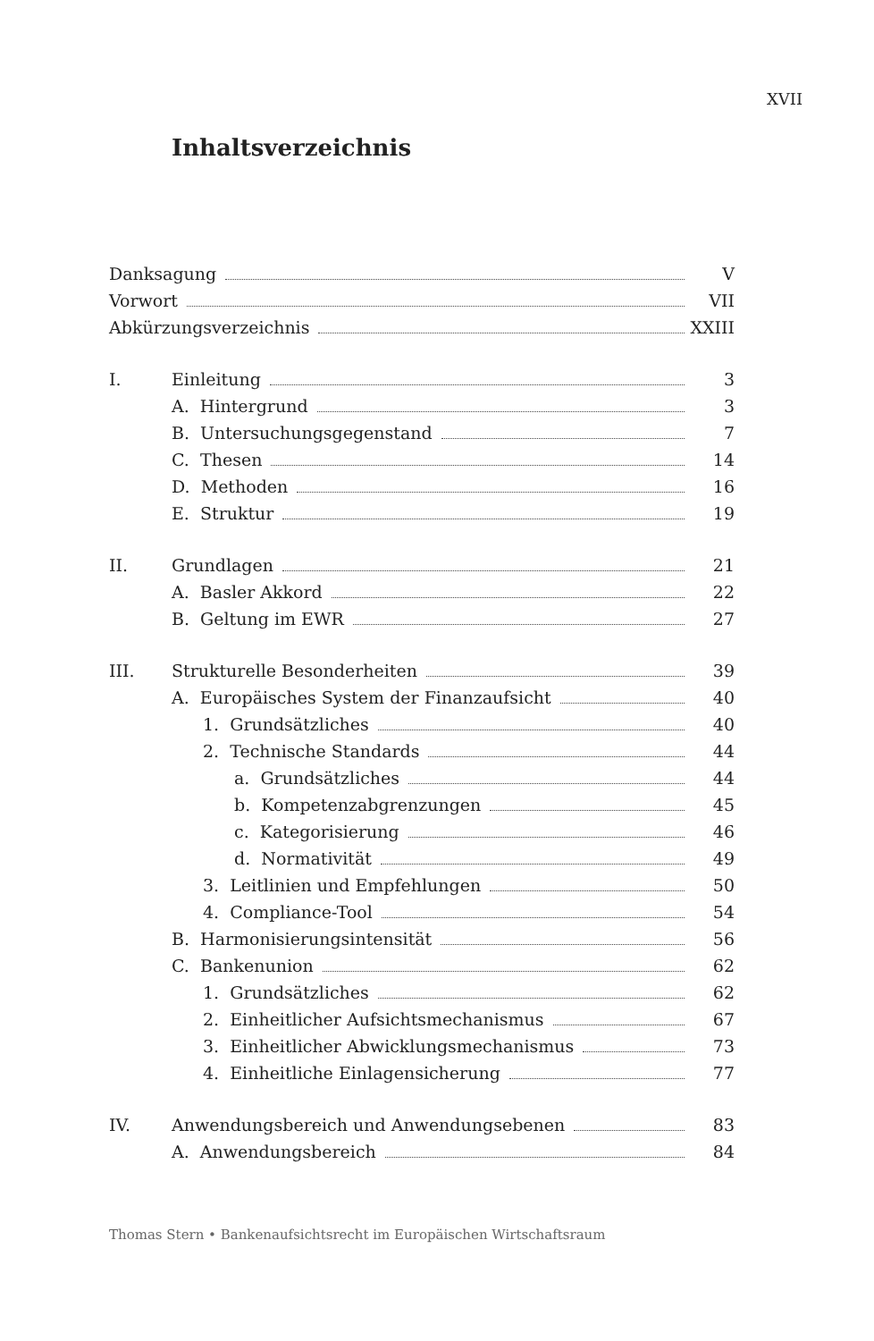XVII
Inhaltsverzeichnis
Danksagung V
Vorwort VII
Abkürzungsverzeichnis XXIII
I. Einleitung 3
A. Hintergrund 3
B. Untersuchungsgegenstand 7
C. Thesen 14
D. Methoden 16
E. Struktur 19
II. Grundlagen 21
A. Basler Akkord 22
B. Geltung im EWR 27
III. Strukturelle Besonderheiten 39
A. Europäisches System der Finanzaufsicht 40
1. Grundsätzliches 40
2. Technische Standards 44
a. Grundsätzliches 44
b. Kompetenzabgrenzungen 45
c. Kategorisierung 46
d. Normativität 49
3. Leitlinien und Empfehlungen 50
4. Compliance-Tool 54
B. Harmonisierungsintensität 56
C. Bankenunion 62
1. Grundsätzliches 62
2. Einheitlicher Aufsichtsmechanismus 67
3. Einheitlicher Abwicklungsmechanismus 73
4. Einheitliche Einlagensicherung 77
IV. Anwendungsbereich und Anwendungsebenen 83
A. Anwendungsbereich 84
Thomas Stern • Bankenaufsichtsrecht im Europäischen Wirtschaftsraum